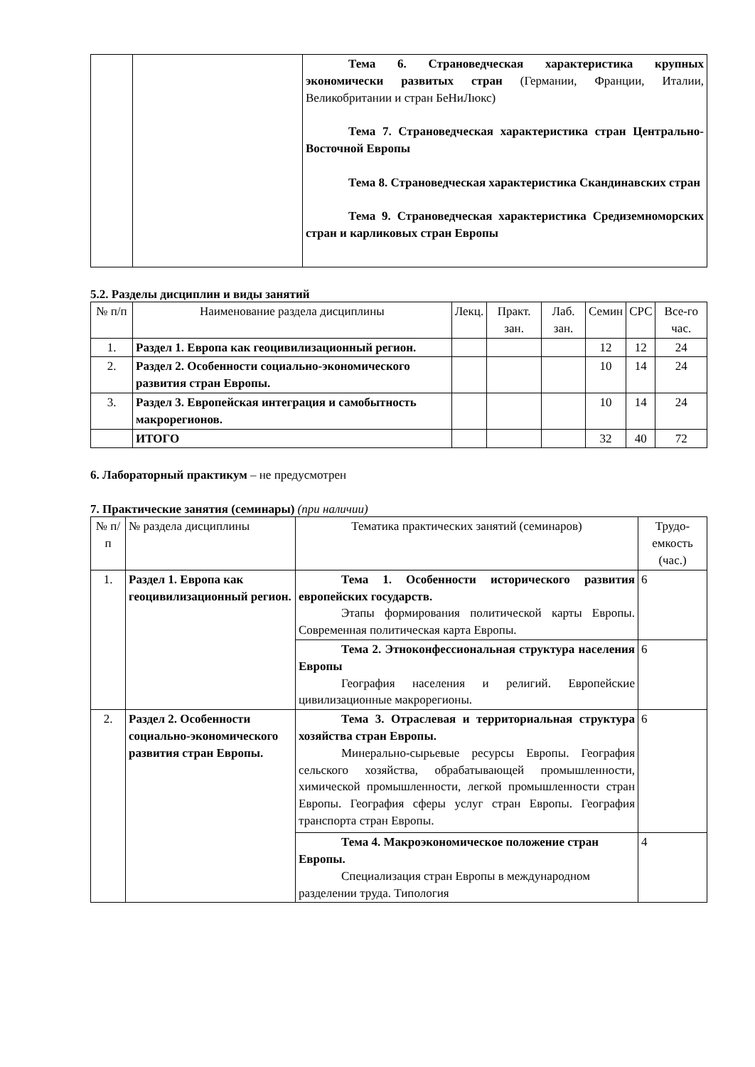| | | Тема 6. Страноведческая характеристика крупных экономически развитых стран (Германии, Франции, Италии, Великобритании и стран БеНиЛюкс) Тема 7. Страноведческая характеристика стран Центрально-Восточной Европы Тема 8. Страноведческая характеристика Скандинавских стран Тема 9. Страноведческая характеристика Средиземноморских стран и карликовых стран Европы |
5.2. Разделы дисциплин и виды занятий
| № п/п | Наименование раздела дисциплины | Лекц. | Практ. зан. | Лаб. зан. | Семин | СРС | Все-го час. |
| --- | --- | --- | --- | --- | --- | --- | --- |
| 1. | Раздел 1. Европа как геоцивилизационный регион. | | | | 12 | 12 | 24 |
| 2. | Раздел 2. Особенности социально-экономического развития стран Европы. | | | | 10 | 14 | 24 |
| 3. | Раздел 3. Европейская интеграция и самобытность макрорегионов. | | | | 10 | 14 | 24 |
| | ИТОГО | | | | 32 | 40 | 72 |
6. Лабораторный практикум – не предусмотрен
7. Практические занятия (семинары) (при наличии)
| № п/п | № раздела дисциплины | Тематика практических занятий (семинаров) | Трудо-емкость (час.) |
| --- | --- | --- | --- |
| 1. | Раздел 1. Европа как геоцивилизационный регион. | Тема 1. Особенности исторического развития европейских государств. Этапы формирования политической карты Европы. Современная политическая карта Европы. | 6 |
| | | Тема 2. Этноконфессиональная структура населения Европы География населения и религий. Европейские цивилизационные макрорегионы. | 6 |
| 2. | Раздел 2. Особенности социально-экономического развития стран Европы. | Тема 3. Отраслевая и территориальная структура хозяйства стран Европы. Минерально-сырьевые ресурсы Европы. География сельского хозяйства, обрабатывающей промышленности, химической промышленности, легкой промышленности стран Европы. География сферы услуг стран Европы. География транспорта стран Европы. | 6 |
| | | Тема 4. Макроэкономическое положение стран Европы. Специализация стран Европы в международном разделении труда. Типология | 4 |